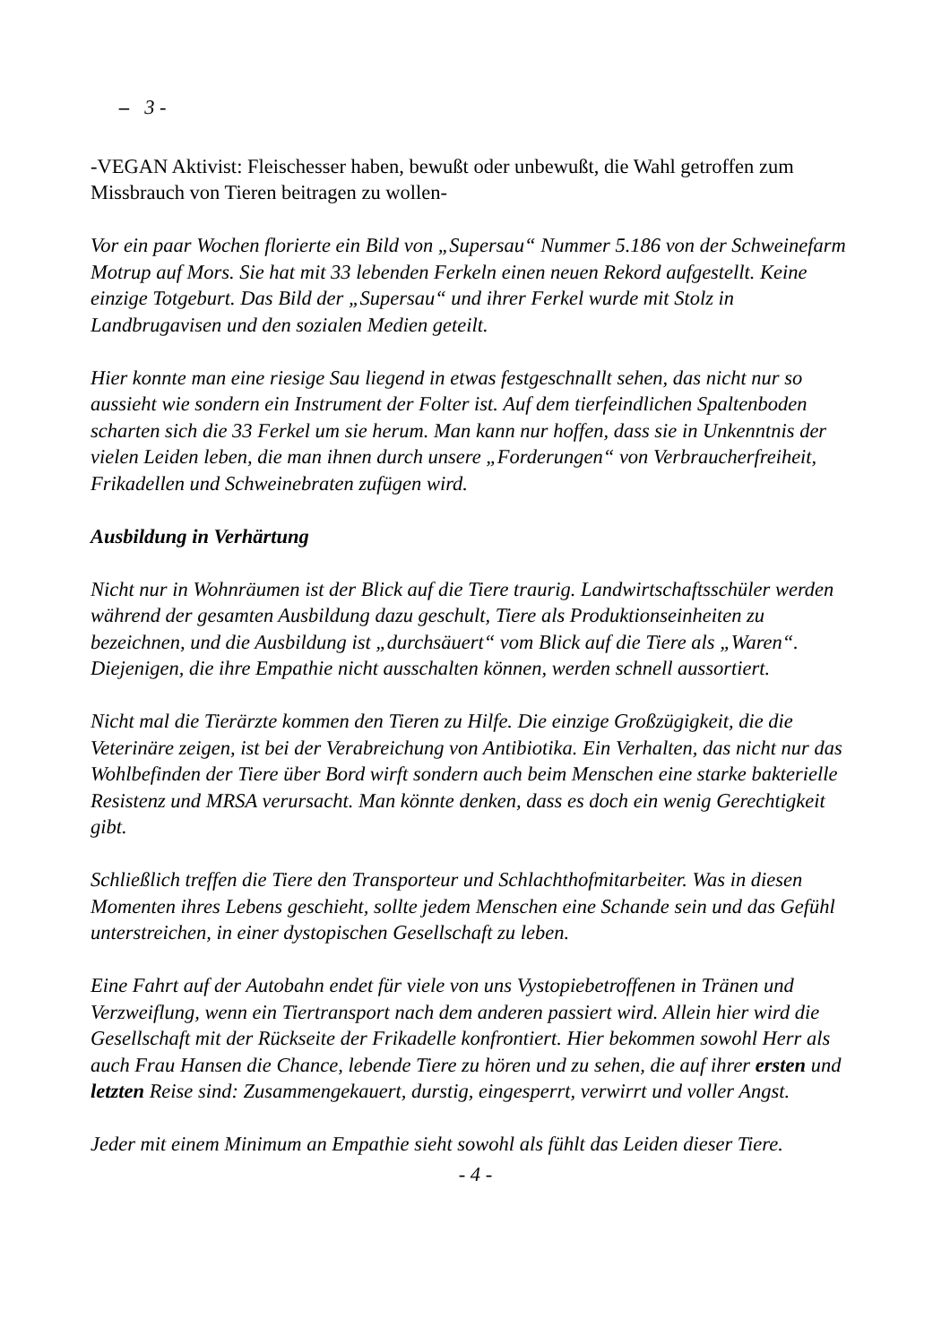– 3 -
-VEGAN Aktivist: Fleischesser haben, bewußt oder unbewußt, die Wahl getroffen zum Missbrauch von Tieren beitragen zu wollen-
Vor ein paar Wochen florierte ein Bild von „Supersau“ Nummer 5.186 von der Schweinefarm Motrup auf Mors. Sie hat mit 33 lebenden Ferkeln einen neuen Rekord aufgestellt. Keine einzige Totgeburt. Das Bild der „Supersau“ und ihrer Ferkel wurde mit Stolz in Landbrugavisen und den sozialen Medien geteilt.
Hier konnte man eine riesige Sau liegend in etwas festgeschnallt sehen, das nicht nur so aussieht wie sondern ein Instrument der Folter ist. Auf dem tierfeindlichen Spaltenboden scharten sich die 33 Ferkel um sie herum. Man kann nur hoffen, dass sie in Unkenntnis der vielen Leiden leben, die man ihnen durch unsere „Forderungen“ von Verbraucherfreiheit, Frikadellen und Schweinebraten zufügen wird.
Ausbildung in Verhärtung
Nicht nur in Wohnräumen ist der Blick auf die Tiere traurig. Landwirtschaftsschüler werden während der gesamten Ausbildung dazu geschult, Tiere als Produktionseinheiten zu bezeichnen, und die Ausbildung ist „durchsäuert“ vom Blick auf die Tiere als „Waren“. Diejenigen, die ihre Empathie nicht ausschalten können, werden schnell aussortiert.
Nicht mal die Tierärzte kommen den Tieren zu Hilfe. Die einzige Großzügigkeit, die die Veterinäre zeigen, ist bei der Verabreichung von Antibiotika. Ein Verhalten, das nicht nur das Wohlbefinden der Tiere über Bord wirft sondern auch beim Menschen eine starke bakterielle Resistenz und MRSA verursacht. Man könnte denken, dass es doch ein wenig Gerechtigkeit gibt.
Schließlich treffen die Tiere den Transporteur und Schlachthofmitarbeiter. Was in diesen Momenten ihres Lebens geschieht, sollte jedem Menschen eine Schande sein und das Gefühl unterstreichen, in einer dystopischen Gesellschaft zu leben.
Eine Fahrt auf der Autobahn endet für viele von uns Vystopiebetroffenen in Tränen und Verzweiflung, wenn ein Tiertransport nach dem anderen passiert wird. Allein hier wird die Gesellschaft mit der Rückseite der Frikadelle konfrontiert. Hier bekommen sowohl Herr als auch Frau Hansen die Chance, lebende Tiere zu hören und zu sehen, die auf ihrer ersten und letzten Reise sind: Zusammengekauert, durstig, eingesperrt, verwirrt und voller Angst.
Jeder mit einem Minimum an Empathie sieht sowohl als fühlt das Leiden dieser Tiere.
- 4 -